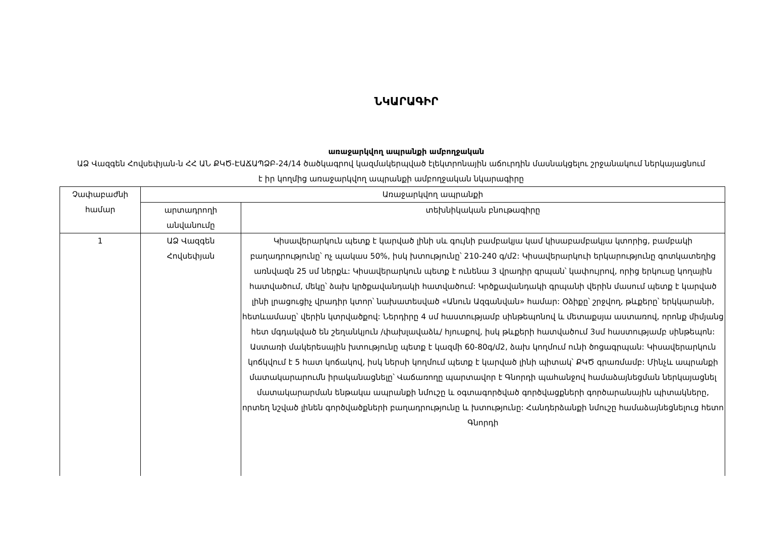ՆԿԱՐԱԳԻՐ
առաջարկվող ապրանքի ամբողջական
ԱՁ Վազգեն Հովսեփյան-ն ՀՀ ԱՆ ՔԿԾ-ԷԱՃԱՊՁԲ-24/14 ծածկագրով կազմակերպված էլեկտրոնային աճուրդին մասնակցելու շրջանակում ներկայացնում է իր կողմից առաջարկվող ապրանքի ամբողջական նկարագիրը
| Չափաբաժնի համար | Առաջարկվող ապրանքի | |
| --- | --- | --- |
| | արտադրողի անվանումը | տեխնիկական բնութագիրը |
| 1 | ԱՁ Վազգեն Հովսեփյան | Կիսավերարկուն պետք է կարված լինի սև գույնի բամբակյա կամ կիսաբամբակյա կտորից, բամբակի բաղադրությունը՝ ոչ պակաս 50%, իսկ խտությունը՝ 210-240 գ/մ2: Կիսավերարկուի երկարությունը գոտկատեղից առնվազն 25 սմ ներքև: Կիսավերարկուն պետք է ունենա 3 վրադիր գրպան՝ կափույրով, որից երկուսը կողային հատվածում, մեկը՝ ձախ կրծքավանդակի հատվածում: Կրծքավանդակի գրպանի վերին մասում պետք է կարված լինի լրացուցիչ վրադիր կտոր՝ նախատեսված «Անուն Ազգանվան» համար: Օձիքը՝ շրջվող, թևքերը՝ երկկարանի, հետևամասը՝ վերին կտրվածքով: Ներդիրը 4 սմ հաստությամբ սինթեպոնով և մետաքսյա աստառով, որոնք միմյանց հետ մգդակված են շեղանկյուն /փախլավաձև/ հյուսքով, իսկ թևքերի հատվածում 3սմ հաստությամբ սինթեպոն: Աստառի մակերեսային խտությունը պետք է կազմի 60-80գ/մ2, ձախ կողմում ունի ծոցագրպան: Կիսավերարկուն կոճկվում է 5 հատ կոճակով, իսկ ներսի կողմում պետք է կարված լինի պիտակ՝ ՔԿԾ գրառմամբ: Մինչև ապրանքի մատակարարումն իրականացնելը՝ Վաճառողը պարտավոր է Գնորդի պահանջով համաձայնեցման ներկայացնել մատակարարման ենթակա ապրանքի նմուշը և օգտագործված գործվացքների գործարանային պիտակները, որտեղ նշված լինեն գործվածքների բաղադրությունը և խտությունը: Հանդերձանքի նմուշը համաձայնեցնելուց հետո Գնորդի |